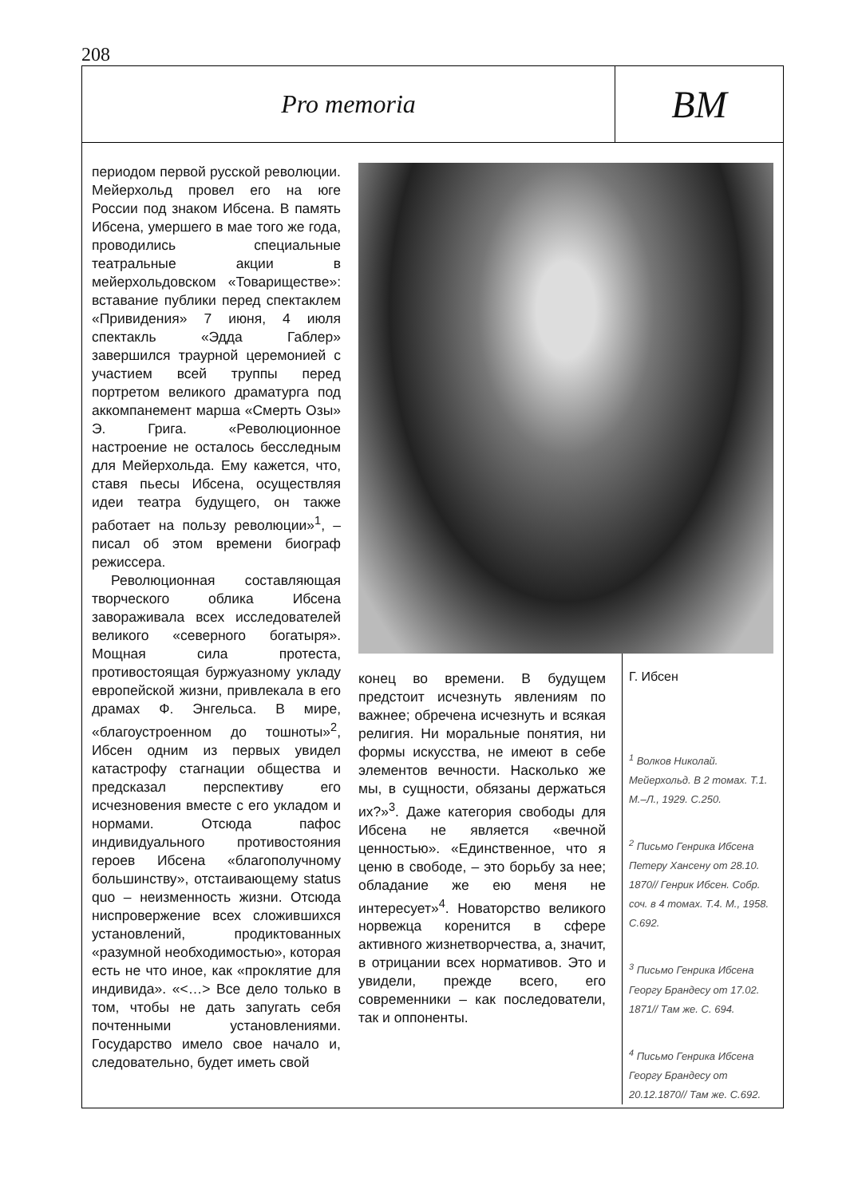208
Pro memoria
BM
периодом первой русской революции. Мейерхольд провел его на юге России под знаком Ибсена. В память Ибсена, умершего в мае того же года, проводились специальные театральные акции в мейерхольдовском «Товариществе»: вставание публики перед спектаклем «Привидения» 7 июня, 4 июля спектакль «Эдда Габлер» завершился траурной церемонией с участием всей труппы перед портретом великого драматурга под аккомпанемент марша «Смерть Озы» Э. Грига. «Революционное настроение не осталось бесследным для Мейерхольда. Ему кажется, что, ставя пьесы Ибсена, осуществляя идеи театра будущего, он также работает на пользу революции»<sup>1</sup>, – писал об этом времени биограф режиссера.
Революционная составляющая творческого облика Ибсена завораживала всех исследователей великого «северного богатыря». Мощная сила протеста, противостоящая буржуазному укладу европейской жизни, привлекала в его драмах Ф. Энгельса. В мире, «благоустроенном до тошноты»<sup>2</sup>, Ибсен одним из первых увидел катастрофу стагнации общества и предсказал перспективу его исчезновения вместе с его укладом и нормами. Отсюда пафос индивидуального противостояния героев Ибсена «благополучному большинству», отстаивающему status quo – неизменность жизни. Отсюда ниспровержение всех сложившихся установлений, продиктованных «разумной необходимостью», которая есть не что иное, как «проклятие для индивида». «<…> Все дело только в том, чтобы не дать запугать себя почтенными установлениями. Государство имело свое начало и, следовательно, будет иметь свой
конец во времени. В будущем предстоит исчезнуть явлениям по важнее; обречена исчезнуть и всякая религия. Ни моральные понятия, ни формы искусства, не имеют в себе элементов вечности. Насколько же мы, в сущности, обязаны держаться их?»<sup>3</sup>. Даже категория свободы для Ибсена не является «вечной ценностью». «Единственное, что я ценю в свободе, – это борьбу за нее; обладание же ею меня не интересует»<sup>4</sup>. Новаторство великого норвежца коренится в сфере активного жизнетворчества, а, значит, в отрицании всех нормативов. Это и увидели, прежде всего, его современники – как последователи, так и оппоненты.
Г. Ибсен
<sup>1</sup> Волков Николай. Мейерхольд. В 2 томах. Т.1. М.–Л., 1929. С.250.
<sup>2</sup> Письмо Генрика Ибсена Петеру Хансену от 28.10. 1870// Генрик Ибсен. Собр. соч. в 4 томах. Т.4. М., 1958. С.692.
<sup>3</sup> Письмо Генрика Ибсена Георгу Брандесу от 17.02. 1871// Там же. С. 694.
<sup>4</sup> Письмо Генрика Ибсена Георгу Брандесу от 20.12.1870// Там же. С.692.